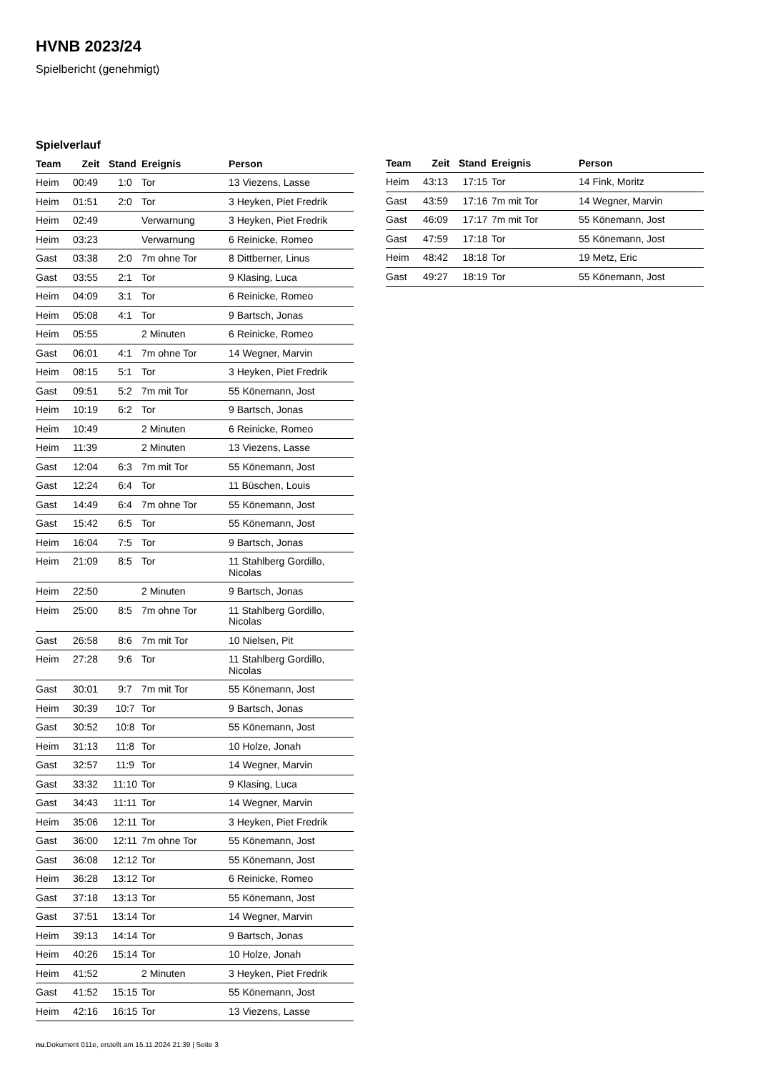HVNB 2023/24
Spielbericht (genehmigt)
Spielverlauf
| Team | Zeit | Stand | Ereignis | Person |
| --- | --- | --- | --- | --- |
| Heim | 00:49 | 1:0 | Tor | 13 Viezens, Lasse |
| Heim | 01:51 | 2:0 | Tor | 3 Heyken, Piet Fredrik |
| Heim | 02:49 | | Verwarnung | 3 Heyken, Piet Fredrik |
| Heim | 03:23 | | Verwarnung | 6 Reinicke, Romeo |
| Gast | 03:38 | 2:0 | 7m ohne Tor | 8 Dittberner, Linus |
| Gast | 03:55 | 2:1 | Tor | 9 Klasing, Luca |
| Heim | 04:09 | 3:1 | Tor | 6 Reinicke, Romeo |
| Heim | 05:08 | 4:1 | Tor | 9 Bartsch, Jonas |
| Heim | 05:55 | | 2 Minuten | 6 Reinicke, Romeo |
| Gast | 06:01 | 4:1 | 7m ohne Tor | 14 Wegner, Marvin |
| Heim | 08:15 | 5:1 | Tor | 3 Heyken, Piet Fredrik |
| Gast | 09:51 | 5:2 | 7m mit Tor | 55 Könemann, Jost |
| Heim | 10:19 | 6:2 | Tor | 9 Bartsch, Jonas |
| Heim | 10:49 | | 2 Minuten | 6 Reinicke, Romeo |
| Heim | 11:39 | | 2 Minuten | 13 Viezens, Lasse |
| Gast | 12:04 | 6:3 | 7m mit Tor | 55 Könemann, Jost |
| Gast | 12:24 | 6:4 | Tor | 11 Büschen, Louis |
| Gast | 14:49 | 6:4 | 7m ohne Tor | 55 Könemann, Jost |
| Gast | 15:42 | 6:5 | Tor | 55 Könemann, Jost |
| Heim | 16:04 | 7:5 | Tor | 9 Bartsch, Jonas |
| Heim | 21:09 | 8:5 | Tor | 11 Stahlberg Gordillo, Nicolas |
| Heim | 22:50 | | 2 Minuten | 9 Bartsch, Jonas |
| Heim | 25:00 | 8:5 | 7m ohne Tor | 11 Stahlberg Gordillo, Nicolas |
| Gast | 26:58 | 8:6 | 7m mit Tor | 10 Nielsen, Pit |
| Heim | 27:28 | 9:6 | Tor | 11 Stahlberg Gordillo, Nicolas |
| Gast | 30:01 | 9:7 | 7m mit Tor | 55 Könemann, Jost |
| Heim | 30:39 | 10:7 | Tor | 9 Bartsch, Jonas |
| Gast | 30:52 | 10:8 | Tor | 55 Könemann, Jost |
| Heim | 31:13 | 11:8 | Tor | 10 Holze, Jonah |
| Gast | 32:57 | 11:9 | Tor | 14 Wegner, Marvin |
| Gast | 33:32 | 11:10 | Tor | 9 Klasing, Luca |
| Gast | 34:43 | 11:11 | Tor | 14 Wegner, Marvin |
| Heim | 35:06 | 12:11 | Tor | 3 Heyken, Piet Fredrik |
| Gast | 36:00 | 12:11 | 7m ohne Tor | 55 Könemann, Jost |
| Gast | 36:08 | 12:12 | Tor | 55 Könemann, Jost |
| Heim | 36:28 | 13:12 | Tor | 6 Reinicke, Romeo |
| Gast | 37:18 | 13:13 | Tor | 55 Könemann, Jost |
| Gast | 37:51 | 13:14 | Tor | 14 Wegner, Marvin |
| Heim | 39:13 | 14:14 | Tor | 9 Bartsch, Jonas |
| Heim | 40:26 | 15:14 | Tor | 10 Holze, Jonah |
| Heim | 41:52 | | 2 Minuten | 3 Heyken, Piet Fredrik |
| Gast | 41:52 | 15:15 | Tor | 55 Könemann, Jost |
| Heim | 42:16 | 16:15 | Tor | 13 Viezens, Lasse |
| Team | Zeit | Stand | Ereignis | Person |
| --- | --- | --- | --- | --- |
| Heim | 43:13 | 17:15 | Tor | 14 Fink, Moritz |
| Gast | 43:59 | 17:16 | 7m mit Tor | 14 Wegner, Marvin |
| Gast | 46:09 | 17:17 | 7m mit Tor | 55 Könemann, Jost |
| Gast | 47:59 | 17:18 | Tor | 55 Könemann, Jost |
| Heim | 48:42 | 18:18 | Tor | 19 Metz, Eric |
| Gast | 49:27 | 18:19 | Tor | 55 Könemann, Jost |
nu.Dokument 011e, erstellt am 15.11.2024 21:39 | Seite 3